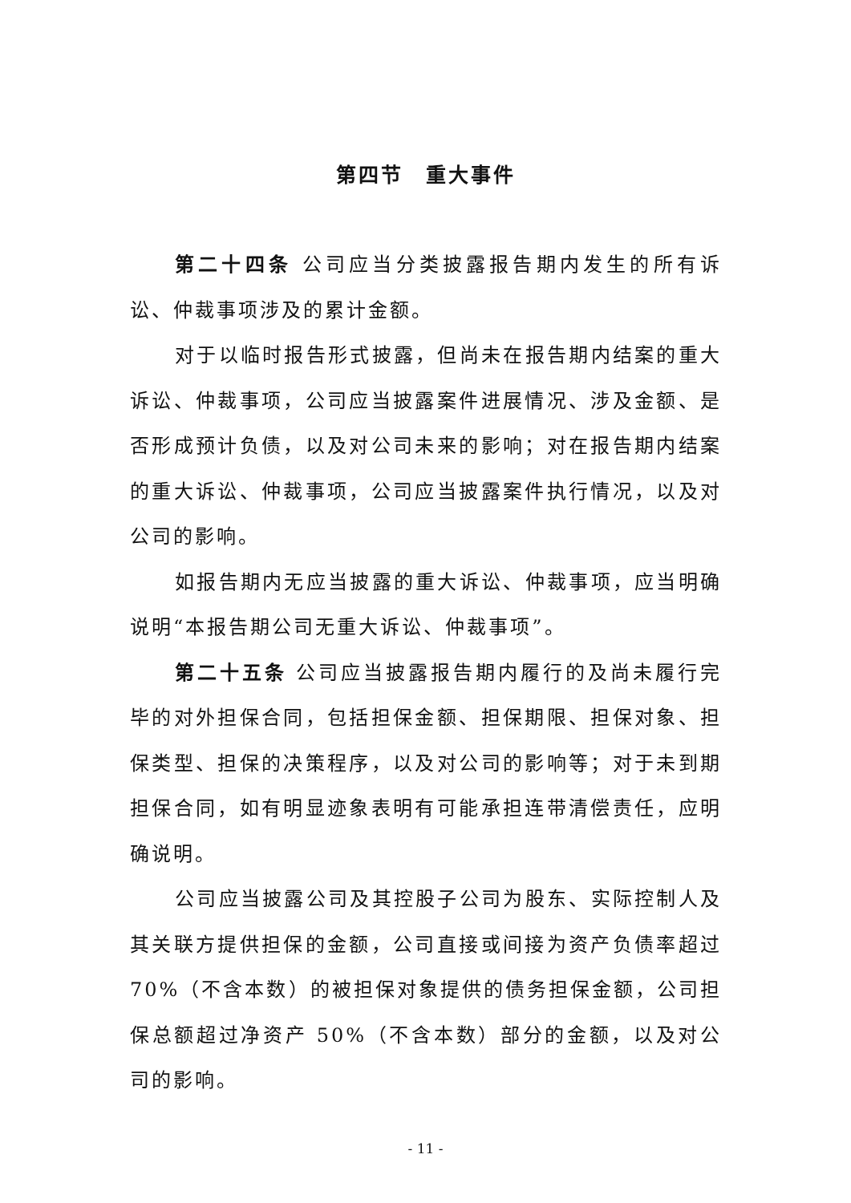第四节　重大事件
第二十四条 公司应当分类披露报告期内发生的所有诉讼、仲裁事项涉及的累计金额。
对于以临时报告形式披露，但尚未在报告期内结案的重大诉讼、仲裁事项，公司应当披露案件进展情况、涉及金额、是否形成预计负债，以及对公司未来的影响；对在报告期内结案的重大诉讼、仲裁事项，公司应当披露案件执行情况，以及对公司的影响。
如报告期内无应当披露的重大诉讼、仲裁事项，应当明确说明“本报告期公司无重大诉讼、仲裁事项”。
第二十五条 公司应当披露报告期内履行的及尚未履行完毕的对外担保合同，包括担保金额、担保期限、担保对象、担保类型、担保的决策程序，以及对公司的影响等；对于未到期担保合同，如有明显迹象表明有可能承担连带清偿责任，应明确说明。
公司应当披露公司及其控股子公司为股东、实际控制人及其关联方提供担保的金额，公司直接或间接为资产负债率超过 70%（不含本数）的被担保对象提供的债务担保金额，公司担保总额超过净资产 50%（不含本数）部分的金额，以及对公司的影响。
- 11 -